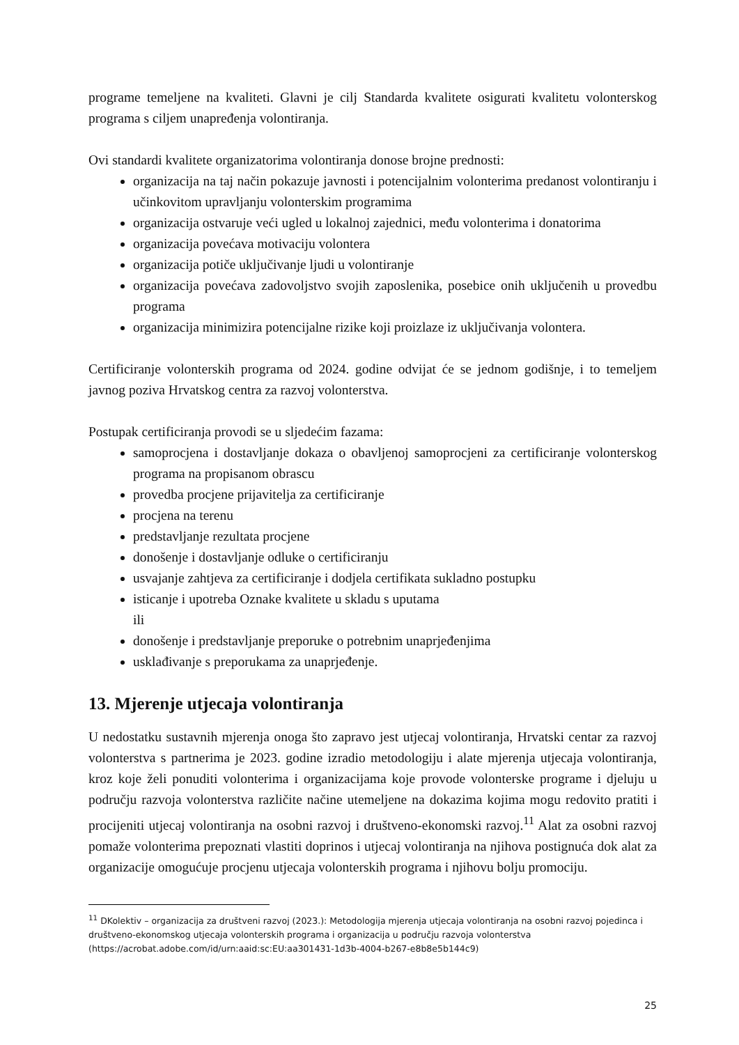programe temeljene na kvaliteti. Glavni je cilj Standarda kvalitete osigurati kvalitetu volonterskog programa s ciljem unapređenja volontiranja.
Ovi standardi kvalitete organizatorima volontiranja donose brojne prednosti:
organizacija na taj način pokazuje javnosti i potencijalnim volonterima predanost volontiranju i učinkovitom upravljanju volonterskim programima
organizacija ostvaruje veći ugled u lokalnoj zajednici, među volonterima i donatorima
organizacija povećava motivaciju volontera
organizacija potiče uključivanje ljudi u volontiranje
organizacija povećava zadovoljstvo svojih zaposlenika, posebice onih uključenih u provedbu programa
organizacija minimizira potencijalne rizike koji proizlaze iz uključivanja volontera.
Certificiranje volonterskih programa od 2024. godine odvijat će se jednom godišnje, i to temeljem javnog poziva Hrvatskog centra za razvoj volonterstva.
Postupak certificiranja provodi se u sljedećim fazama:
samoprocjena i dostavljanje dokaza o obavljenoj samoprocjeni za certificiranje volonterskog programa na propisanom obrascu
provedba procjene prijavitelja za certificiranje
procjena na terenu
predstavljanje rezultata procjene
donošenje i dostavljanje odluke o certificiranju
usvajanje zahtjeva za certificiranje i dodjela certifikata sukladno postupku
isticanje i upotreba Oznake kvalitete u skladu s uputama
ili
donošenje i predstavljanje preporuke o potrebnim unaprjeđenjima
usklađivanje s preporukama za unaprjeđenje.
13. Mjerenje utjecaja volontiranja
U nedostatku sustavnih mjerenja onoga što zapravo jest utjecaj volontiranja, Hrvatski centar za razvoj volonterstva s partnerima je 2023. godine izradio metodologiju i alate mjerenja utjecaja volontiranja, kroz koje želi ponuditi volonterima i organizacijama koje provode volonterske programe i djeluju u području razvoja volonterstva različite načine utemeljene na dokazima kojima mogu redovito pratiti i procijeniti utjecaj volontiranja na osobni razvoj i društveno-ekonomski razvoj.<sup>11</sup> Alat za osobni razvoj pomaže volonterima prepoznati vlastiti doprinos i utjecaj volontiranja na njihova postignuća dok alat za organizacije omogućuje procjenu utjecaja volonterskih programa i njihovu bolju promociju.
<sup>11</sup> DKolektiv – organizacija za društveni razvoj (2023.): Metodologija mjerenja utjecaja volontiranja na osobni razvoj pojedinca i društveno-ekonomskog utjecaja volonterskih programa i organizacija u području razvoja volonterstva (https://acrobat.adobe.com/id/urn:aaid:sc:EU:aa301431-1d3b-4004-b267-e8b8e5b144c9)
25